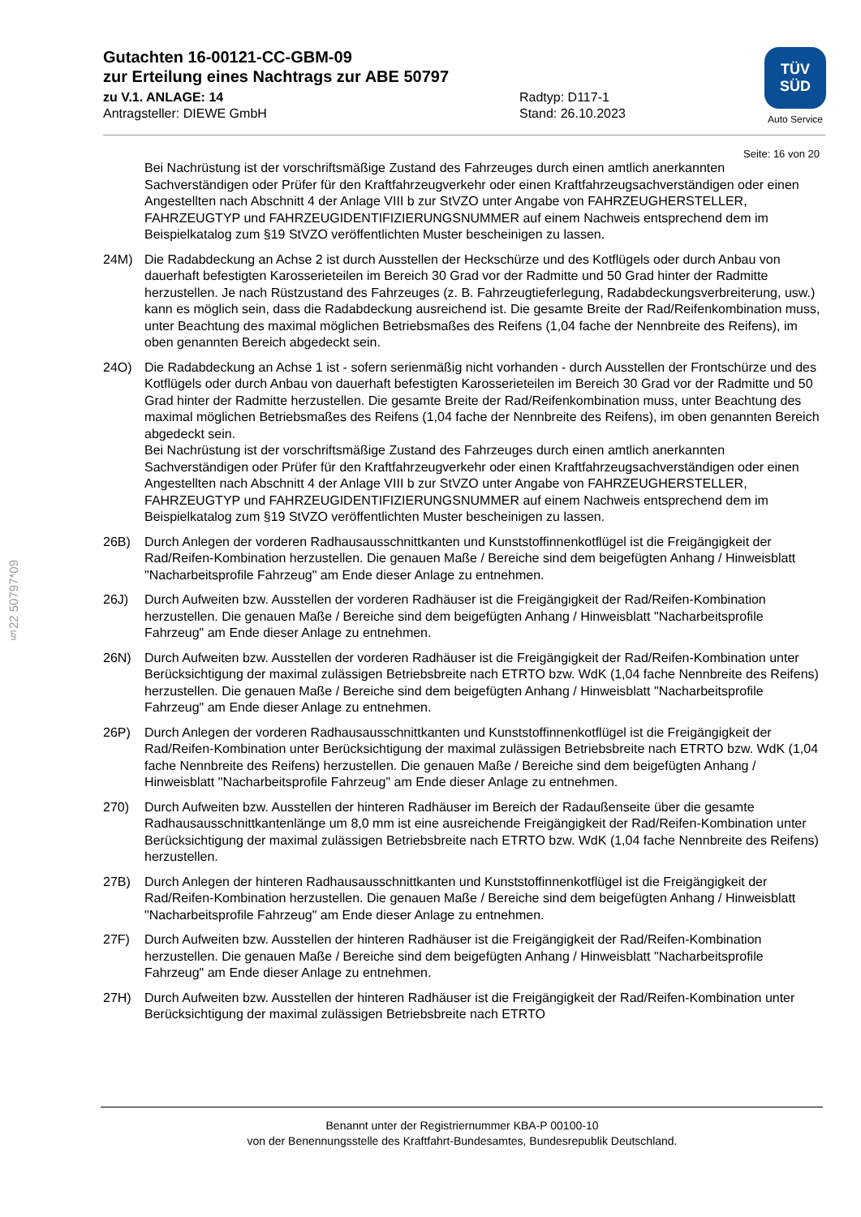Gutachten 16-00121-CC-GBM-09
zur Erteilung eines Nachtrags zur ABE 50797
zu V.1. ANLAGE: 14 Radtyp: D117-1
Antragsteller: DIEWE GmbH Stand: 26.10.2023
TÜV
SÜD
Auto Service
Seite: 16 von 20
Bei Nachrüstung ist der vorschriftsmäßige Zustand des Fahrzeuges durch einen amtlich anerkannten Sachverständigen oder Prüfer für den Kraftfahrzeugverkehr oder einen Kraftfahrzeugsachverständigen oder einen Angestellten nach Abschnitt 4 der Anlage VIII b zur StVZO unter Angabe von FAHRZEUGHERSTELLER, FAHRZEUGTYP und FAHRZEUGIDENTIFIZIERUNGSNUMMER auf einem Nachweis entsprechend dem im Beispielkatalog zum §19 StVZO veröffentlichten Muster bescheinigen zu lassen.
24M) Die Radabdeckung an Achse 2 ist durch Ausstellen der Heckschürze und des Kotflügels oder durch Anbau von dauerhaft befestigten Karosserieteilen im Bereich 30 Grad vor der Radmitte und 50 Grad hinter der Radmitte herzustellen. Je nach Rüstzustand des Fahrzeuges (z. B. Fahrzeugtieferlegung, Radabdeckungsverbreiterung, usw.) kann es möglich sein, dass die Radabdeckung ausreichend ist. Die gesamte Breite der Rad/Reifenkombination muss, unter Beachtung des maximal möglichen Betriebsmaßes des Reifens (1,04 fache der Nennbreite des Reifens), im oben genannten Bereich abgedeckt sein.
24O) Die Radabdeckung an Achse 1 ist - sofern serienmäßig nicht vorhanden - durch Ausstellen der Frontschürze und des Kotflügels oder durch Anbau von dauerhaft befestigten Karosserieteilen im Bereich 30 Grad vor der Radmitte und 50 Grad hinter der Radmitte herzustellen. Die gesamte Breite der Rad/Reifenkombination muss, unter Beachtung des maximal möglichen Betriebsmaßes des Reifens (1,04 fache der Nennbreite des Reifens), im oben genannten Bereich abgedeckt sein.
Bei Nachrüstung ist der vorschriftsmäßige Zustand des Fahrzeuges durch einen amtlich anerkannten Sachverständigen oder Prüfer für den Kraftfahrzeugverkehr oder einen Kraftfahrzeugsachverständigen oder einen Angestellten nach Abschnitt 4 der Anlage VIII b zur StVZO unter Angabe von FAHRZEUGHERSTELLER, FAHRZEUGTYP und FAHRZEUGIDENTIFIZIERUNGSNUMMER auf einem Nachweis entsprechend dem im Beispielkatalog zum §19 StVZO veröffentlichten Muster bescheinigen zu lassen.
26B) Durch Anlegen der vorderen Radhausausschnittkanten und Kunststoffinnenkotflügel ist die Freigängigkeit der Rad/Reifen-Kombination herzustellen. Die genauen Maße / Bereiche sind dem beigefügten Anhang / Hinweisblatt "Nacharbeitsprofile Fahrzeug" am Ende dieser Anlage zu entnehmen.
26J) Durch Aufweiten bzw. Ausstellen der vorderen Radhäuser ist die Freigängigkeit der Rad/Reifen-Kombination herzustellen. Die genauen Maße / Bereiche sind dem beigefügten Anhang / Hinweisblatt "Nacharbeitsprofile Fahrzeug" am Ende dieser Anlage zu entnehmen.
26N) Durch Aufweiten bzw. Ausstellen der vorderen Radhäuser ist die Freigängigkeit der Rad/Reifen-Kombination unter Berücksichtigung der maximal zulässigen Betriebsbreite nach ETRTO bzw. WdK (1,04 fache Nennbreite des Reifens) herzustellen. Die genauen Maße / Bereiche sind dem beigefügten Anhang / Hinweisblatt "Nacharbeitsprofile Fahrzeug" am Ende dieser Anlage zu entnehmen.
26P) Durch Anlegen der vorderen Radhausausschnittkanten und Kunststoffinnenkotflügel ist die Freigängigkeit der Rad/Reifen-Kombination unter Berücksichtigung der maximal zulässigen Betriebsbreite nach ETRTO bzw. WdK (1,04 fache Nennbreite des Reifens) herzustellen. Die genauen Maße / Bereiche sind dem beigefügten Anhang / Hinweisblatt "Nacharbeitsprofile Fahrzeug" am Ende dieser Anlage zu entnehmen.
270) Durch Aufweiten bzw. Ausstellen der hinteren Radhäuser im Bereich der Radaußenseite über die gesamte Radhausausschnittkantenlänge um 8,0 mm ist eine ausreichende Freigängigkeit der Rad/Reifen-Kombination unter Berücksichtigung der maximal zulässigen Betriebsbreite nach ETRTO bzw. WdK (1,04 fache Nennbreite des Reifens) herzustellen.
27B) Durch Anlegen der hinteren Radhausausschnittkanten und Kunststoffinnenkotflügel ist die Freigängigkeit der Rad/Reifen-Kombination herzustellen. Die genauen Maße / Bereiche sind dem beigefügten Anhang / Hinweisblatt "Nacharbeitsprofile Fahrzeug" am Ende dieser Anlage zu entnehmen.
27F) Durch Aufweiten bzw. Ausstellen der hinteren Radhäuser ist die Freigängigkeit der Rad/Reifen-Kombination herzustellen. Die genauen Maße / Bereiche sind dem beigefügten Anhang / Hinweisblatt "Nacharbeitsprofile Fahrzeug" am Ende dieser Anlage zu entnehmen.
27H) Durch Aufweiten bzw. Ausstellen der hinteren Radhäuser ist die Freigängigkeit der Rad/Reifen-Kombination unter Berücksichtigung der maximal zulässigen Betriebsbreite nach ETRTO
§22 50797*09
Benannt unter der Registriernummer KBA-P 00100-10
von der Benennungsstelle des Kraftfahrt-Bundesamtes, Bundesrepublik Deutschland.